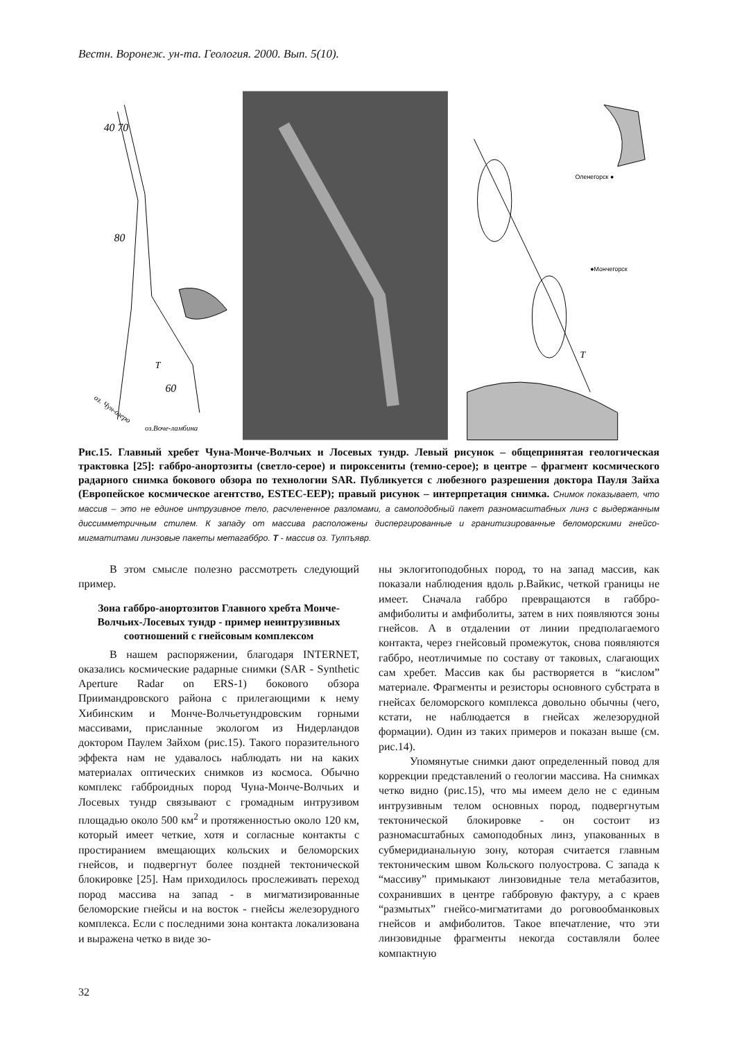Вестн. Воронеж. ун-та. Геология. 2000. Вып. 5(10).
40 70
80
T
60
оз. Чун-озеро
оз.Воче-ламбина
Оленегорск ●
●Мончегорск
T
Рис.15. Главный хребет Чуна-Монче-Волчьих и Лосевых тундр. Левый рисунок – общепринятая геологическая трактовка [25]: габбро-анортозиты (светло-серое) и пироксениты (темно-серое); в центре – фрагмент космического радарного снимка бокового обзора по технологии SAR. Публикуется с любезного разрешения доктора Пауля Зайха (Европейское космическое агентство, ESTEC-EEP); правый рисунок – интерпретация снимка. Снимок показывает, что массив – это не единое интрузивное тело, расчлененное разломами, а самоподобный пакет разномасштабных линз с выдержанным диссимметричным стилем. К западу от массива расположены диспергированные и гранитизированные беломорскими гнейсо-мигматитами линзовые пакеты метагаббро. T - массив оз. Тулпъявр.
В этом смысле полезно рассмотреть следующий пример.
Зона габбро-анортозитов Главного хребта Монче-Волчьих-Лосевых тундр - пример неинтрузивных соотношений с гнейсовым комплексом
В нашем распоряжении, благодаря INTERNET, оказались космические радарные снимки (SAR - Synthetic Aperture Radar on ERS-1) бокового обзора Приимандровского района с прилегающими к нему Хибинским и Монче-Волчьетундровским горными массивами, присланные экологом из Нидерландов доктором Паулем Зайхом (рис.15). Такого поразительного эффекта нам не удавалось наблюдать ни на каких материалах оптических снимков из космоса. Обычно комплекс габброидных пород Чуна-Монче-Волчьих и Лосевых тундр связывают с громадным интрузивом площадью около 500 км<sup>2</sup> и протяженностью около 120 км, который имеет четкие, хотя и согласные контакты с простиранием вмещающих кольских и беломорских гнейсов, и подвергнут более поздней тектонической блокировке [25]. Нам приходилось прослеживать переход пород массива на запад - в мигматизированные беломорские гнейсы и на восток - гнейсы железорудного комплекса. Если с последними зона контакта локализована и выражена четко в виде зо-
ны эклогитоподобных пород, то на запад массив, как показали наблюдения вдоль р.Вайкис, четкой границы не имеет. Сначала габбро превращаются в габбро-амфиболиты и амфиболиты, затем в них появляются зоны гнейсов. А в отдалении от линии предполагаемого контакта, через гнейсовый промежуток, снова появляются габбро, неотличимые по составу от таковых, слагающих сам хребет. Массив как бы растворяется в “кислом” материале. Фрагменты и резисторы основного субстрата в гнейсах беломорского комплекса довольно обычны (чего, кстати, не наблюдается в гнейсах железорудной формации). Один из таких примеров и показан выше (см. рис.14).
Упомянутые снимки дают определенный повод для коррекции представлений о геологии массива. На снимках четко видно (рис.15), что мы имеем дело не с единым интрузивным телом основных пород, подвергнутым тектонической блокировке - он состоит из разномасштабных самоподобных линз, упакованных в субмеридианальную зону, которая считается главным тектоническим швом Кольского полуострова. С запада к “массиву” примыкают линзовидные тела метабазитов, сохранивших в центре габбровую фактуру, а с краев “размытых” гнейсо-мигматитами до роговообманковых гнейсов и амфиболитов. Такое впечатление, что эти линзовидные фрагменты некогда составляли более компактную
32